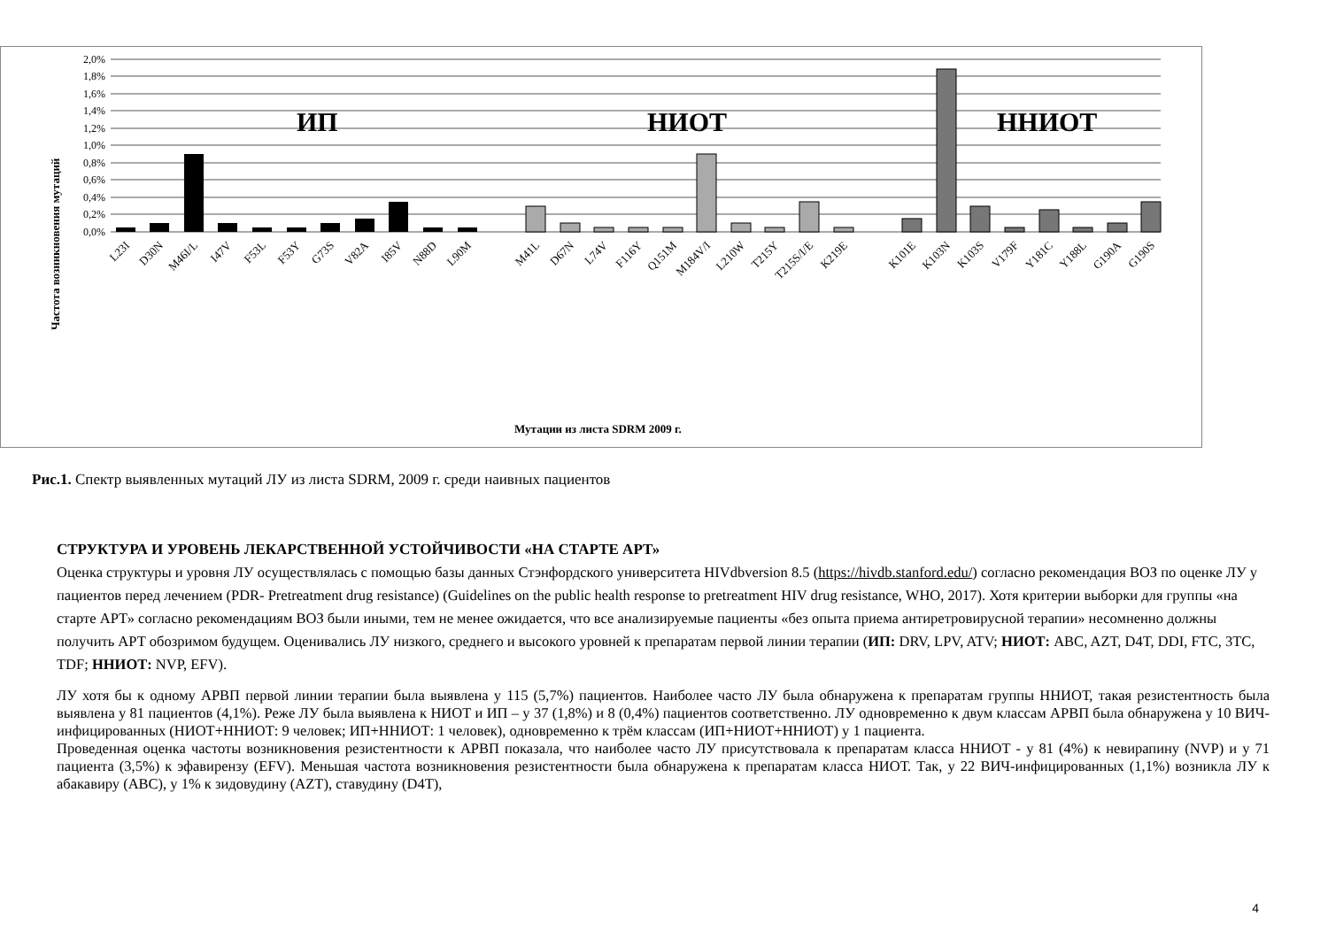2,0%
1,8%
1,6%
1,4%
1,2%
1,0%
0,8%
0,6%
0,4%
0,2%
0,0%
ИП
НИОТ
ННИОТ
L23I
D30N
M46I/L
I47V
F53L
F53Y
G73S
V82A
I85V
N88D
L90M
M41L
D67N
L74V
F116Y
Q151M
M184V/I
L210W
T215Y
T215S/I/E
K219E
K101E
K103N
K103S
V179F
Y181C
Y188L
G190A
G190S
Частота возникновения мутаций
Мутации из листа SDRM 2009 г.
Рис.1. Спектр выявленных мутаций ЛУ из листа SDRM, 2009 г. среди наивных пациентов
СТРУКТУРА И УРОВЕНЬ ЛЕКАРСТВЕННОЙ УСТОЙЧИВОСТИ «НА СТАРТЕ АРТ»
Оценка структуры и уровня ЛУ осуществлялась с помощью базы данных Стэнфордского университета HIVdbversion 8.5 (https://hivdb.stanford.edu/) согласно рекомендация ВОЗ по оценке ЛУ у пациентов перед лечением (PDR- Pretreatment drug resistance) (Guidelines on the public health response to pretreatment HIV drug resistance, WHO, 2017). Хотя критерии выборки для группы «на старте АРТ» согласно рекомендациям ВОЗ были иными, тем не менее ожидается, что все анализируемые пациенты «без опыта приема антиретровирусной терапии» несомненно должны получить АРТ обозримом будущем. Оценивались ЛУ низкого, среднего и высокого уровней к препаратам первой линии терапии (ИП: DRV, LPV, ATV; НИОТ: ABC, AZT, D4T, DDI, FTC, 3TC, TDF; ННИОТ: NVP, EFV).
ЛУ хотя бы к одному АРВП первой линии терапии была выявлена у 115 (5,7%) пациентов. Наиболее часто ЛУ была обнаружена к препаратам группы ННИОТ, такая резистентность была выявлена у 81 пациентов (4,1%). Реже ЛУ была выявлена к НИОТ и ИП – у 37 (1,8%) и 8 (0,4%) пациентов соответственно. ЛУ одновременно к двум классам АРВП была обнаружена у 10 ВИЧ-инфицированных (НИОТ+ННИОТ: 9 человек; ИП+ННИОТ: 1 человек), одновременно к трём классам (ИП+НИОТ+ННИОТ) у 1 пациента.
Проведенная оценка частоты возникновения резистентности к АРВП показала, что наиболее часто ЛУ присутствовала к препаратам класса ННИОТ - у 81 (4%) к невирапину (NVP) и у 71 пациента (3,5%) к эфавирензу (EFV). Меньшая частота возникновения резистентности была обнаружена к препаратам класса НИОТ. Так, у 22 ВИЧ-инфицированных (1,1%) возникла ЛУ к абакавиру (ABC), у 1% к зидовудину (AZT), ставудину (D4T),
4